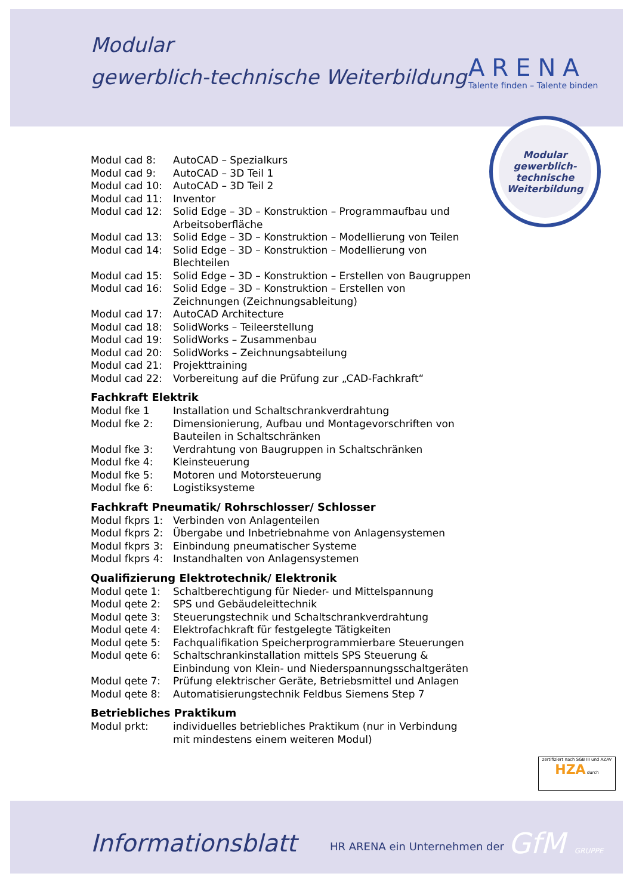Modular
gewerblich-technische Weiterbildung
ARENA
Talente finden – Talente binden
Modular
gewerblich-
technische
Weiterbildung
Modul cad 8: AutoCAD – Spezialkurs
Modul cad 9: AutoCAD – 3D Teil 1
Modul cad 10: AutoCAD – 3D Teil 2
Modul cad 11: Inventor
Modul cad 12: Solid Edge – 3D – Konstruktion – Programmaufbau und Arbeitsoberfläche
Modul cad 13: Solid Edge – 3D – Konstruktion – Modellierung von Teilen
Modul cad 14: Solid Edge – 3D – Konstruktion – Modellierung von Blechteilen
Modul cad 15: Solid Edge – 3D – Konstruktion – Erstellen von Baugruppen
Modul cad 16: Solid Edge – 3D – Konstruktion – Erstellen von Zeichnungen (Zeichnungsableitung)
Modul cad 17: AutoCAD Architecture
Modul cad 18: SolidWorks – Teileerstellung
Modul cad 19: SolidWorks – Zusammenbau
Modul cad 20: SolidWorks – Zeichnungsabteilung
Modul cad 21: Projekttraining
Modul cad 22: Vorbereitung auf die Prüfung zur „CAD-Fachkraft“
Fachkraft Elektrik
Modul fke 1 Installation und Schaltschrankverdrahtung
Modul fke 2: Dimensionierung, Aufbau und Montagevorschriften von Bauteilen in Schaltschränken
Modul fke 3: Verdrahtung von Baugruppen in Schaltschränken
Modul fke 4: Kleinsteuerung
Modul fke 5: Motoren und Motorsteuerung
Modul fke 6: Logistiksysteme
Fachkraft Pneumatik/ Rohrschlosser/ Schlosser
Modul fkprs 1: Verbinden von Anlagenteilen
Modul fkprs 2: Übergabe und Inbetriebnahme von Anlagensystemen
Modul fkprs 3: Einbindung pneumatischer Systeme
Modul fkprs 4: Instandhalten von Anlagensystemen
Qualifizierung Elektrotechnik/ Elektronik
Modul qete 1: Schaltberechtigung für Nieder- und Mittelspannung
Modul qete 2: SPS und Gebäudeleittechnik
Modul qete 3: Steuerungstechnik und Schaltschrankverdrahtung
Modul qete 4: Elektrofachkraft für festgelegte Tätigkeiten
Modul qete 5: Fachqualifikation Speicherprogrammierbare Steuerungen
Modul qete 6: Schaltschrankinstallation mittels SPS Steuerung & Einbindung von Klein- und Niederspannungsschaltgeräten
Modul qete 7: Prüfung elektrischer Geräte, Betriebsmittel und Anlagen
Modul qete 8: Automatisierungstechnik Feldbus Siemens Step 7
Betriebliches Praktikum
Modul prkt: individuelles betriebliches Praktikum (nur in Verbindung mit mindestens einem weiteren Modul)
zertifiziert nach SGB III und AZAV HZA durch
Informationsblatt HR ARENA ein Unternehmen der GfM GRUPPE